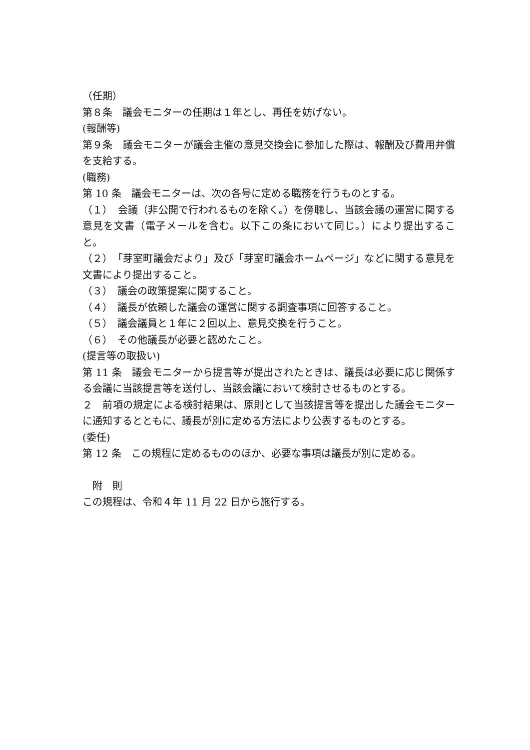（任期）
第８条　議会モニターの任期は１年とし、再任を妨げない。
(報酬等)
第９条　議会モニターが議会主催の意見交換会に参加した際は、報酬及び費用弁償を支給する。
(職務)
第 10 条　議会モニターは、次の各号に定める職務を行うものとする。
（１）　会議（非公開で行われるものを除く。）を傍聴し、当該会議の運営に関する意見を文書（電子メールを含む。以下この条において同じ。）により提出すること。
（２）　「芽室町議会だより」及び「芽室町議会ホームページ」などに関する意見を文書により提出すること。
（３）　議会の政策提案に関すること。
（４）　議長が依頼した議会の運営に関する調査事項に回答すること。
（５）　議会議員と１年に２回以上、意見交換を行うこと。
（６）　その他議長が必要と認めたこと。
(提言等の取扱い)
第 11 条　議会モニターから提言等が提出されたときは、議長は必要に応じ関係する会議に当該提言等を送付し、当該会議において検討させるものとする。
２　前項の規定による検討結果は、原則として当該提言等を提出した議会モニターに通知するとともに、議長が別に定める方法により公表するものとする。
(委任)
第 12 条　この規程に定めるもののほか、必要な事項は議長が別に定める。
　附　則
この規程は、令和４年 11 月 22 日から施行する。